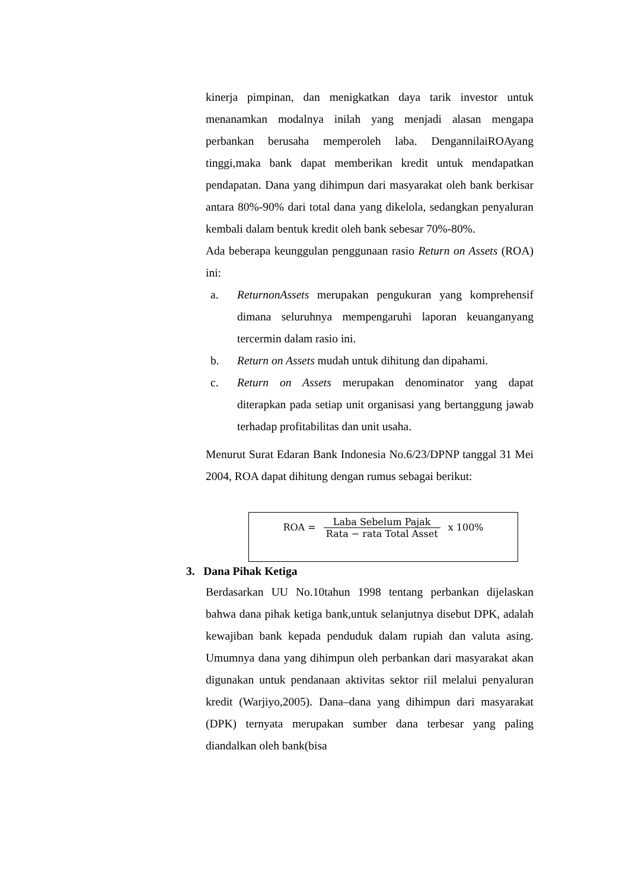kinerja pimpinan, dan menigkatkan daya tarik investor untuk menanamkan modalnya inilah yang menjadi alasan mengapa perbankan berusaha memperoleh laba. DengannilaiROAyang tinggi,maka bank dapat memberikan kredit untuk mendapatkan pendapatan. Dana yang dihimpun dari masyarakat oleh bank berkisar antara 80%-90% dari total dana yang dikelola, sedangkan penyaluran kembali dalam bentuk kredit oleh bank sebesar 70%-80%.
Ada beberapa keunggulan penggunaan rasio Return on Assets (ROA) ini:
a. ReturnonAssets merupakan pengukuran yang komprehensif dimana seluruhnya mempengaruhi laporan keuanganyang tercermin dalam rasio ini.
b. Return on Assets mudah untuk dihitung dan dipahami.
c. Return on Assets merupakan denominator yang dapat diterapkan pada setiap unit organisasi yang bertanggung jawab terhadap profitabilitas dan unit usaha.
Menurut Surat Edaran Bank Indonesia No.6/23/DPNP tanggal 31 Mei 2004, ROA dapat dihitung dengan rumus sebagai berikut:
ROA = Laba Sebelum Pajak Rata − rata Total Asset x 100%
3. Dana Pihak Ketiga
Berdasarkan UU No.10tahun 1998 tentang perbankan dijelaskan bahwa dana pihak ketiga bank,untuk selanjutnya disebut DPK, adalah kewajiban bank kepada penduduk dalam rupiah dan valuta asing. Umumnya dana yang dihimpun oleh perbankan dari masyarakat akan digunakan untuk pendanaan aktivitas sektor riil melalui penyaluran kredit (Warjiyo,2005). Dana–dana yang dihimpun dari masyarakat (DPK) ternyata merupakan sumber dana terbesar yang paling diandalkan oleh bank(bisa